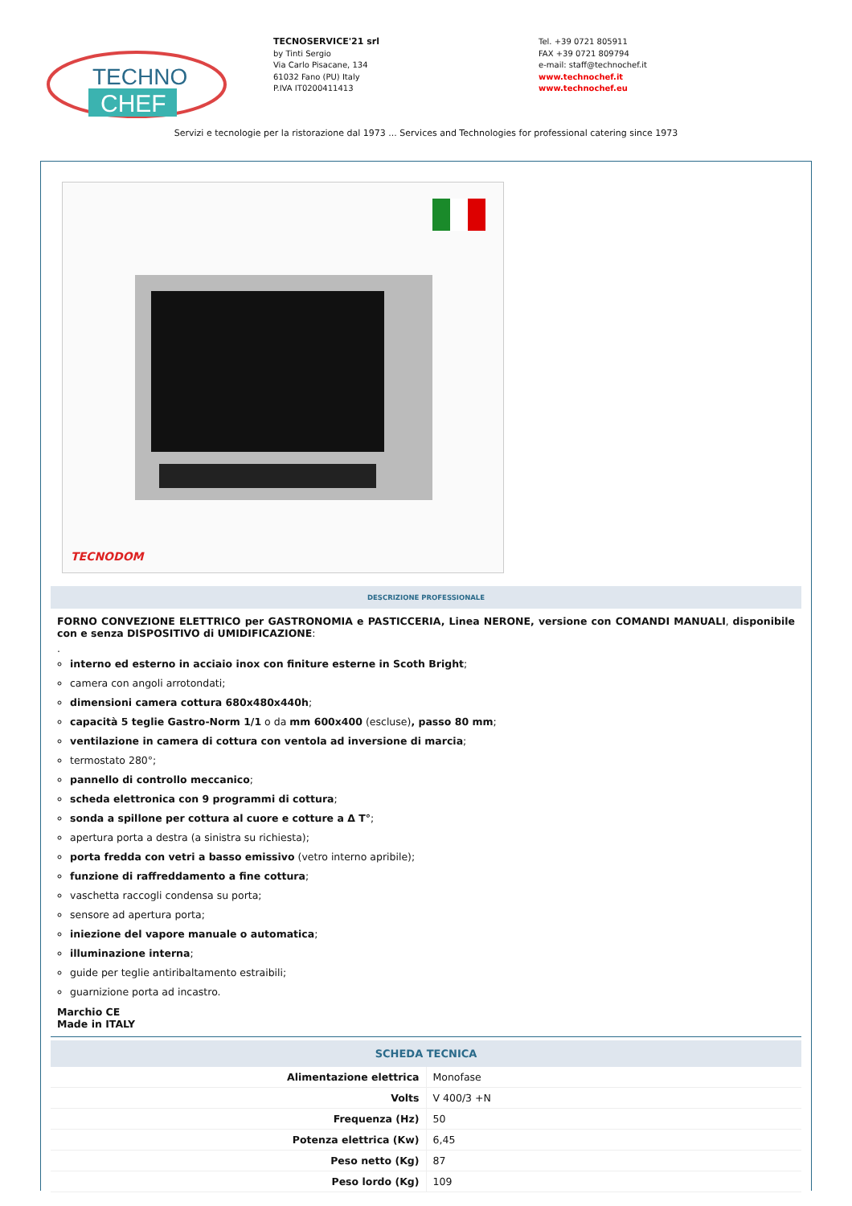TECHNO
CHEF
TECNOSERVICE'21 srl
by Tinti Sergio
Via Carlo Pisacane, 134
61032 Fano (PU) Italy
P.IVA IT0200411413
Tel. +39 0721 805911
FAX +39 0721 809794
e-mail: staff@technochef.it
www.technochef.it
www.technochef.eu
Servizi e tecnologie per la ristorazione dal 1973 ... Services and Technologies for professional catering since 1973
TECNODOM
DESCRIZIONE PROFESSIONALE
FORNO CONVEZIONE ELETTRICO per GASTRONOMIA e PASTICCERIA, Linea NERONE, versione con COMANDI MANUALI, disponibile con e senza DISPOSITIVO di UMIDIFICAZIONE:
.
interno ed esterno in acciaio inox con finiture esterne in Scoth Bright;
camera con angoli arrotondati;
dimensioni camera cottura 680x480x440h;
capacità 5 teglie Gastro-Norm 1/1 o da mm 600x400 (escluse), passo 80 mm;
ventilazione in camera di cottura con ventola ad inversione di marcia;
termostato 280°;
pannello di controllo meccanico;
scheda elettronica con 9 programmi di cottura;
sonda a spillone per cottura al cuore e cotture a Δ T°;
apertura porta a destra (a sinistra su richiesta);
porta fredda con vetri a basso emissivo (vetro interno apribile);
funzione di raffreddamento a fine cottura;
vaschetta raccogli condensa su porta;
sensore ad apertura porta;
iniezione del vapore manuale o automatica;
illuminazione interna;
guide per teglie antiribaltamento estraibili;
guarnizione porta ad incastro.
Marchio CE
Made in ITALY
SCHEDA TECNICA
| Alimentazione elettrica | Monofase |
| Volts | V 400/3 +N |
| Frequenza (Hz) | 50 |
| Potenza elettrica (Kw) | 6,45 |
| Peso netto (Kg) | 87 |
| Peso lordo (Kg) | 109 |